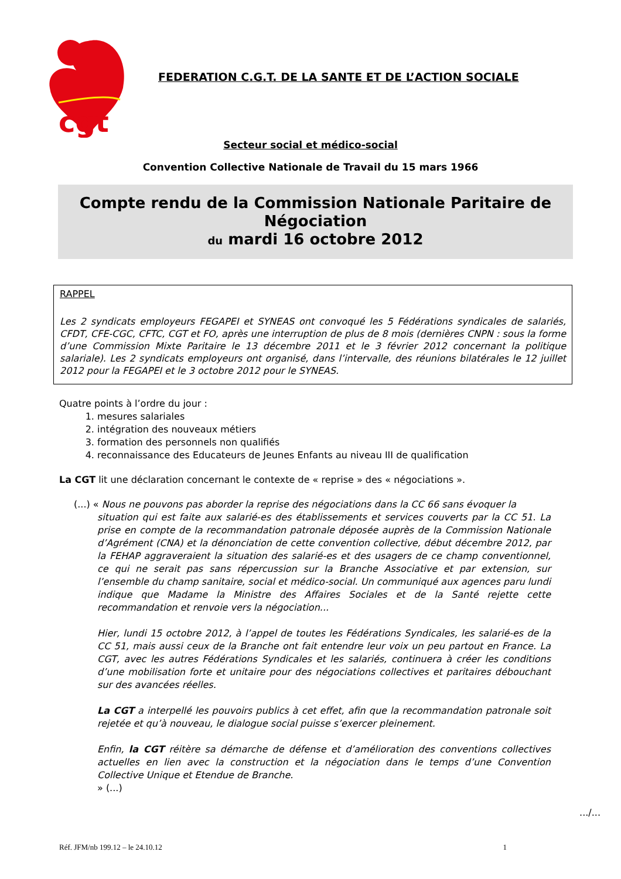cgt
FEDERATION C.G.T. DE LA SANTE ET DE L’ACTION SOCIALE
Secteur social et médico-social
Convention Collective Nationale de Travail du 15 mars 1966
Compte rendu de la Commission Nationale Paritaire de Négociation
du mardi 16 octobre 2012
RAPPEL
Les 2 syndicats employeurs FEGAPEI et SYNEAS ont convoqué les 5 Fédérations syndicales de salariés, CFDT, CFE-CGC, CFTC, CGT et FO, après une interruption de plus de 8 mois (dernières CNPN : sous la forme d’une Commission Mixte Paritaire le 13 décembre 2011 et le 3 février 2012 concernant la politique salariale). Les 2 syndicats employeurs ont organisé, dans l’intervalle, des réunions bilatérales le 12 juillet 2012 pour la FEGAPEI et le 3 octobre 2012 pour le SYNEAS.
Quatre points à l’ordre du jour :
1. mesures salariales
2. intégration des nouveaux métiers
3. formation des personnels non qualifiés
4. reconnaissance des Educateurs de Jeunes Enfants au niveau III de qualification
La CGT lit une déclaration concernant le contexte de « reprise » des « négociations ».
(...) « Nous ne pouvons pas aborder la reprise des négociations dans la CC 66 sans évoquer la
situation qui est faite aux salarié-es des établissements et services couverts par la CC 51. La prise en compte de la recommandation patronale déposée auprès de la Commission Nationale d’Agrément (CNA) et la dénonciation de cette convention collective, début décembre 2012, par la FEHAP aggraveraient la situation des salarié-es et des usagers de ce champ conventionnel, ce qui ne serait pas sans répercussion sur la Branche Associative et par extension, sur l’ensemble du champ sanitaire, social et médico-social. Un communiqué aux agences paru lundi indique que Madame la Ministre des Affaires Sociales et de la Santé rejette cette recommandation et renvoie vers la négociation...
Hier, lundi 15 octobre 2012, à l’appel de toutes les Fédérations Syndicales, les salarié-es de la CC 51, mais aussi ceux de la Branche ont fait entendre leur voix un peu partout en France. La CGT, avec les autres Fédérations Syndicales et les salariés, continuera à créer les conditions d’une mobilisation forte et unitaire pour des négociations collectives et paritaires débouchant sur des avancées réelles.
La CGT a interpellé les pouvoirs publics à cet effet, afin que la recommandation patronale soit rejetée et qu’à nouveau, le dialogue social puisse s’exercer pleinement.
Enfin, la CGT réitère sa démarche de défense et d’amélioration des conventions collectives actuelles en lien avec la construction et la négociation dans le temps d’une Convention Collective Unique et Etendue de Branche.
» (...)
.../...
Réf. JFM/nb 199.12 – le 24.10.12 1